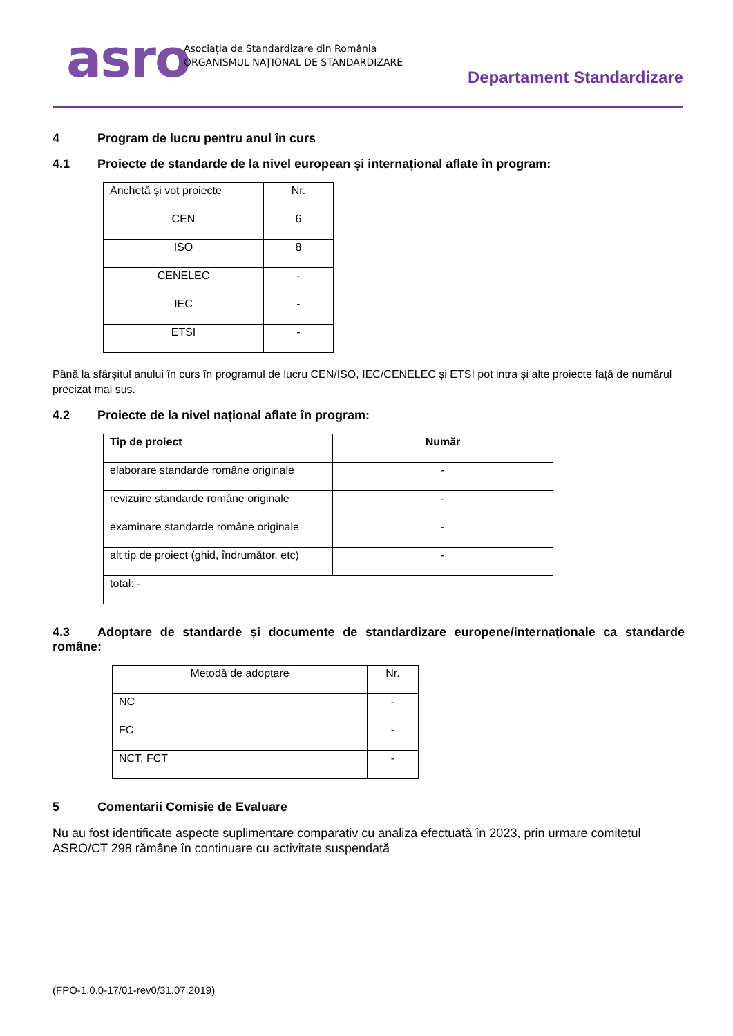asro
Asociația de Standardizare din România
ORGANISMUL NAȚIONAL DE STANDARDIZARE
Departament Standardizare
4 Program de lucru pentru anul în curs
4.1 Proiecte de standarde de la nivel european și internațional aflate în program:
| Anchetă și vot proiecte | Nr. |
| CEN | 6 |
| ISO | 8 |
| CENELEC | - |
| IEC | - |
| ETSI | - |
Până la sfârșitul anului în curs în programul de lucru CEN/ISO, IEC/CENELEC și ETSI pot intra și alte proiecte față de numărul precizat mai sus.
4.2 Proiecte de la nivel național aflate în program:
| Tip de proiect | Număr |
| --- | --- |
| elaborare standarde române originale | - |
| revizuire standarde române originale | - |
| examinare standarde române originale | - |
| alt tip de proiect (ghid, îndrumător, etc) | - |
| total: - | |
4.3 Adoptare de standarde și documente de standardizare europene/internaționale ca standarde române:
| Metodă de adoptare | Nr. |
| NC | - |
| FC | - |
| NCT, FCT | - |
5 Comentarii Comisie de Evaluare
Nu au fost identificate aspecte suplimentare comparativ cu analiza efectuată în 2023, prin urmare comitetul ASRO/CT 298 rămâne în continuare cu activitate suspendată
(FPO-1.0.0-17/01-rev0/31.07.2019)